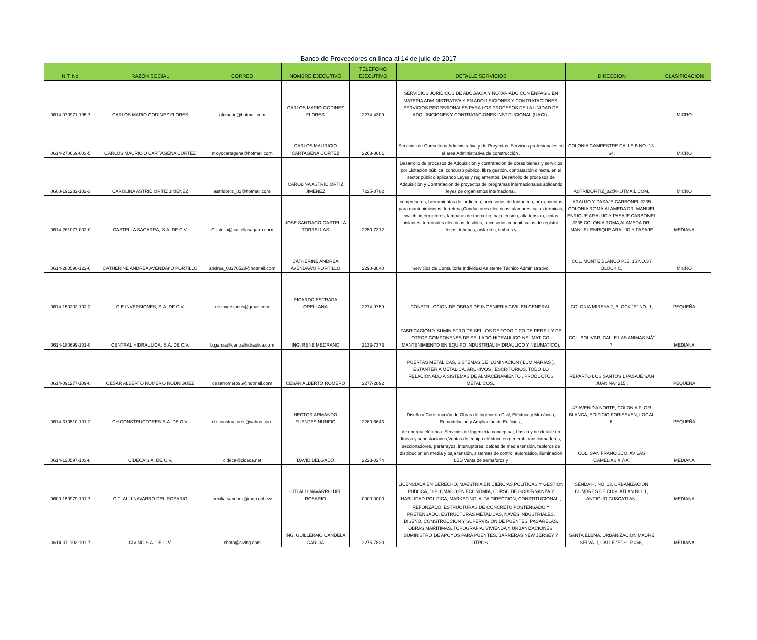Banco de Proveedores en linea al 14 de julio de 2017
| NIT. No. | RAZON SOCIAL | CORREO | NOMBRE EJECUTIVO | TELEFONO EJECUTIVO | DETALLE SERVICIOS | DIRECCION | CLASIFICACION |
| --- | --- | --- | --- | --- | --- | --- | --- |
| 0614-070971-105-7 | CARLOS MARIO GODINEZ FLORES | gfcmario@hotmail.com | CARLOS MARIO GODINEZ FLORES | 2274-4309 | SERVICIOS JURIDICOS DE ABOGACÍA Y NOTARIADO CON ÉNFASIS EN MATERIA ADMINISTRATIVA Y EN ADQUISICIONES Y CONTRATACIONES. SERVICIOS PROFESIONALES PARA LOS PROCESOS DE LA UNIDAD DE ADQUISICIONES Y CONTRATACIONES INSTITUCIONAL (UACI)., | | MICRO |
| 0614-270669-003-5 | CARLOS MAURICIO CARTAGENA CORTEZ | moyocartagena@hotmail.com | CARLOS MAURICIO CARTAGENA CORTEZ | 2263-8681 | Servicios de Consultoria Administrativa y de Proyectos. Servicios profesionales en el area Administrativa de construcción , | COLONIA CAMPESTRE CALLE B NO. 13-64, | MICRO |
| 0608-191282-102-3 | CAROLINA ASTRID ORTIZ JIMENEZ | astridortiz_82@hotmail.com | CAROLINA ASTRID ORTIZ JIMENEZ | 7225-8782 | Desarrollo de procesos de Adquisición y contratación de obras bienes y servicios por Licitación pública, concurso público, libre gestión, contratación directa, en el sector público aplicando Leyes y reglamentos. Desarrollo de procesos de Adquisición y Contratacion de proyectos de programas internacionales aplicando leyes de organismos internacional, | ASTRIDORTIZ_82@HOTMAIL.COM, | MICRO |
| 0614-261077-002-0 | CASTELLA SAGARRA, S.A. DE C.V. | Castella@castellasagarra.com | JOSE SANTIAGO CASTELLA TORRELLAS | 2250-7312 | compresores, herramientas de jardineria, accesorios de fontaneria, herramientas para mantenimientos, ferreteria,Conductores electricos, alambres, cajas termicas, switch, interruptores, lamparas de mercurio, baja tension, alta tension, cintas aislantes, terminales electricos, fusibles, accesorios conduit, cajas de registro, focos, tuberias, aislantes, timbres y | ARAUJO Y PASAJE CARBONEL #235 COLONIA ROMA,ALAMEDA DR. MANUEL ENRIQUE ARAUJO Y PASAJE CARBONEL #235 COLONIA ROMA,ALAMEDA DR. MANUEL ENRIQUE ARAUJO Y PASAJE | MEDIANA |
| 0614-280590-122-6 | CATHERINE ANDREA AVENDAñO PORTILLO | andrea_08270528@hotmail.com | CATHERINE ANDREA AVENDAÃ'O PORTILLO | 2290-3840 | Servicios de Consultoría Individual Asistente Técnico Administrativo, | COL. MONTE BLANCO PJE. 15 NO.37 BLOCK C, | MICRO |
| 0614-150202-102-2 | C-E INVERSIONES, S.A. DE C.V. | ce.inversiones@gmail.com | RICARDO ESTRADA ORELLANA | 2274-9759 | CONSTRUCCION DE OBRAS DE INGENIERIA CIVIL EN GENERAL, | COLONIA MIREYA 2, BLOCK "E" NO. 1, | PEQUEÑA |
| 0614-180699-101-0 | CENTRAL HIDRAULICA, S.A. DE C.V. | b.garcia@centralhidraulica.com | ING. RENE MEDRANO | 2133-7373 | FABRICACION Y SUMINISTRO DE SELLOS DE TODO TIPO DE PERFIL Y DE OTROS COMPONENES DE SELLADO HIDRAULICO-NEUMATICO, MANTENIMIENTO EN EQUIPO INDUSTRIAL (HIDRAULICO Y NEUMATICO), | COL. BOLIVAR, CALLE LAS ANIMAS NÂ° 7, | MEDIANA |
| 0614-091277-109-0 | CESAR ALBERTO ROMERO RODRIGUEZ | cesarromero96@hotmail.com | CESAR ALBERTO ROMERO | 2277-2892 | PUERTAS METALICAS, SISTEMAS DE ILUMINACION ( LUMINARIAS ), ESTANTERIA METALICA, ARCHIVOS , ESCRITORIOS, TODO LO RELACIONADO A SISTEMAS DE ALMACENAMIENTO , PRODUCTOS METALICOS., | REPARTO LOS SANTOS 1 PASAJE SAN JUAN NÂº 215 , | PEQUEÑA |
| 0614-310510-101-2 | CH CONSTRUCTORES S.A. DE C.V. | ch.constructores@yahoo.com | HECTOR ARMANDO FUENTES NUNFIO | 2260-6643 | Diseño y Construcción de Obras de Ingeniería Civil, Eléctrica y Mecánica, Remodelacion y Ampliación de Edificios., | 47 AVENIDA NORTE, COLONIA FLOR BLANCA, EDIFICIO FORISEVEN, LOCAL 6, | PEQUEÑA |
| 0614-120597-103-8 | CIDECA S.A. DE C.V. | cideca@cideca.net | DAVID DELGADO | 2223-0274 | de energía eléctrica. Servicios de Ingeniería conceptual, básica y de detalle en líneas y subestaciones,Ventas de equipo eléctrico en general: transformadores, seccionadores, pararrayos, interruptores, celdas de media tensión, tableros de distribución en media y baja tensión, sistemas de control automático, iluminación LED Venta de semaforos y | COL. SAN FRANCISCO, AV LAS CAMELIAS # 7-A, | MEDIANA |
| 9600-150979-101-7 | CITLALLI NAVARRO DEL ROSARIO | cecilia.sanchez@mop.gob.sv | CITLALLI NAVARRO DEL ROSARIO | 0000-0000 | LICENCIADA EN DERECHO, MAESTRIA EN CIENCIAS POLITICAS Y GESTION PUBLICA, DIPLOMADO EN ECONOMIA, CURSO DE GOBERNANZA Y HABILIDAD POLITICA, MARKETING, ALTA DIRECCION, CONSTITUCIONAL., | SENDA H, NO. 13, URBANIZACION CUMBRES DE CUSCATLAN NO. 1, ANTIGUO CUSCATLAN, | MEDIANA |
| 0614-071102-101-7 | CIVING S.A. DE C.V. | choto@civing.com | ING. GUILLERMO CANDELA GARCIA | 2275-7830 | REFORZADO, ESTRUCTURAS DE CONCRETO POSTENSADO Y PRETENSADO, ESTRUCTURAS METALICAS, NAVES INDUSTRIALES. DISEÑO, CONSTRUCCION Y SUPERVISION DE PUENTES, PASARELAS, OBRAS MARÍTIMAS. TOPOGRAFIA, VIVIENDA Y URBANIZACIONES. SUMINISTRO DE APOYOS PARA PUENTES, BARRERAS NEW JERSEY Y OTROS., | SANTA ELENA, URBANIZACION MADRE SELVA II, CALLE "E" SUR #66, | MEDIANA |